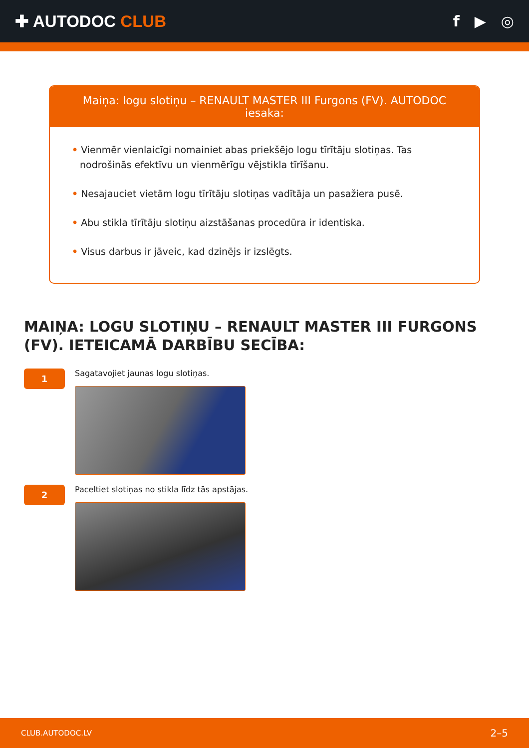✚ AUTODOC CLUB f ▶ ◎
Maiņa: logu slotiņu – RENAULT MASTER III Furgons (FV). AUTODOC iesaka:
• Vienmēr vienlaicīgi nomainiet abas priekšējo logu tīrītāju slotiņas. Tas nodrošinās efektīvu un vienmērīgu vējstikla tīrīšanu.
• Nesajauciet vietām logu tīrītāju slotiņas vadītāja un pasažiera pusē.
• Abu stikla tīrītāju slotiņu aizstāšanas procedūra ir identiska.
• Visus darbus ir jāveic, kad dzinējs ir izslēgts.
MAIŅA: LOGU SLOTIŅU – RENAULT MASTER III FURGONS (FV). IETEICAMĀ DARBĪBU SECĪBA:
1
Sagatavojiet jaunas logu slotiņas.
2
Paceltiet slotiņas no stikla līdz tās apstājas.
CLUB.AUTODOC.LV 2–5